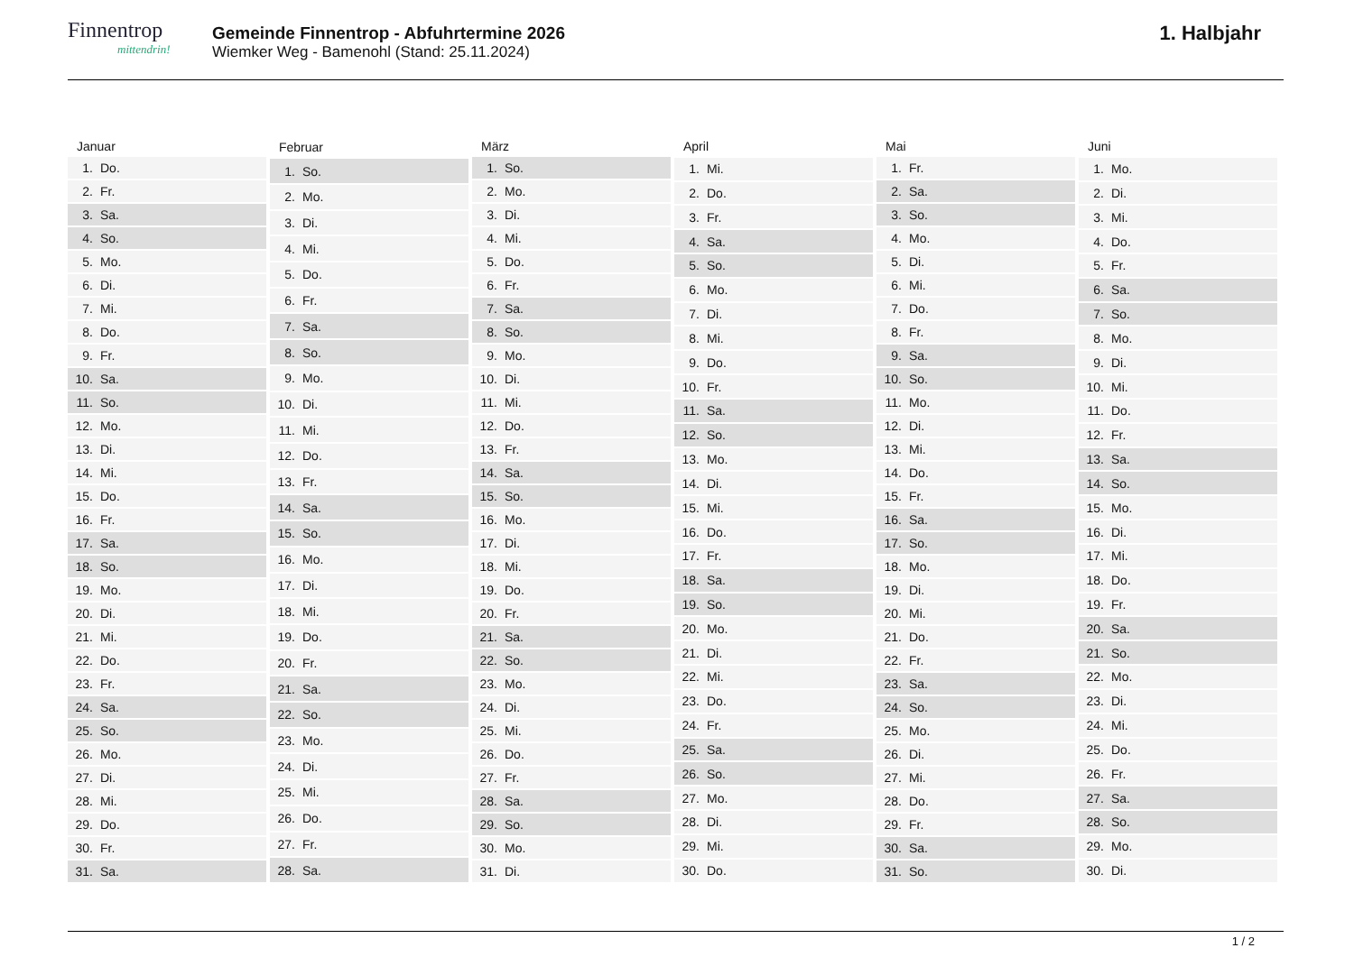Finnentrop
mittendrin!
Gemeinde Finnentrop - Abfuhrtermine 2026
Wiemker Weg - Bamenohl (Stand: 25.11.2024)
1. Halbjahr
| Januar | |
| --- | --- |
| 1. | Do. |
| 2. | Fr. |
| 3. | Sa. |
| 4. | So. |
| 5. | Mo. |
| 6. | Di. |
| 7. | Mi. |
| 8. | Do. |
| 9. | Fr. |
| 10. | Sa. |
| 11. | So. |
| 12. | Mo. |
| 13. | Di. |
| 14. | Mi. |
| 15. | Do. |
| 16. | Fr. |
| 17. | Sa. |
| 18. | So. |
| 19. | Mo. |
| 20. | Di. |
| 21. | Mi. |
| 22. | Do. |
| 23. | Fr. |
| 24. | Sa. |
| 25. | So. |
| 26. | Mo. |
| 27. | Di. |
| 28. | Mi. |
| 29. | Do. |
| 30. | Fr. |
| 31. | Sa. |
| Februar | |
| --- | --- |
| 1. | So. |
| 2. | Mo. |
| 3. | Di. |
| 4. | Mi. |
| 5. | Do. |
| 6. | Fr. |
| 7. | Sa. |
| 8. | So. |
| 9. | Mo. |
| 10. | Di. |
| 11. | Mi. |
| 12. | Do. |
| 13. | Fr. |
| 14. | Sa. |
| 15. | So. |
| 16. | Mo. |
| 17. | Di. |
| 18. | Mi. |
| 19. | Do. |
| 20. | Fr. |
| 21. | Sa. |
| 22. | So. |
| 23. | Mo. |
| 24. | Di. |
| 25. | Mi. |
| 26. | Do. |
| 27. | Fr. |
| 28. | Sa. |
| März | |
| --- | --- |
| 1. | So. |
| 2. | Mo. |
| 3. | Di. |
| 4. | Mi. |
| 5. | Do. |
| 6. | Fr. |
| 7. | Sa. |
| 8. | So. |
| 9. | Mo. |
| 10. | Di. |
| 11. | Mi. |
| 12. | Do. |
| 13. | Fr. |
| 14. | Sa. |
| 15. | So. |
| 16. | Mo. |
| 17. | Di. |
| 18. | Mi. |
| 19. | Do. |
| 20. | Fr. |
| 21. | Sa. |
| 22. | So. |
| 23. | Mo. |
| 24. | Di. |
| 25. | Mi. |
| 26. | Do. |
| 27. | Fr. |
| 28. | Sa. |
| 29. | So. |
| 30. | Mo. |
| 31. | Di. |
| April | |
| --- | --- |
| 1. | Mi. |
| 2. | Do. |
| 3. | Fr. |
| 4. | Sa. |
| 5. | So. |
| 6. | Mo. |
| 7. | Di. |
| 8. | Mi. |
| 9. | Do. |
| 10. | Fr. |
| 11. | Sa. |
| 12. | So. |
| 13. | Mo. |
| 14. | Di. |
| 15. | Mi. |
| 16. | Do. |
| 17. | Fr. |
| 18. | Sa. |
| 19. | So. |
| 20. | Mo. |
| 21. | Di. |
| 22. | Mi. |
| 23. | Do. |
| 24. | Fr. |
| 25. | Sa. |
| 26. | So. |
| 27. | Mo. |
| 28. | Di. |
| 29. | Mi. |
| 30. | Do. |
| Mai | |
| --- | --- |
| 1. | Fr. |
| 2. | Sa. |
| 3. | So. |
| 4. | Mo. |
| 5. | Di. |
| 6. | Mi. |
| 7. | Do. |
| 8. | Fr. |
| 9. | Sa. |
| 10. | So. |
| 11. | Mo. |
| 12. | Di. |
| 13. | Mi. |
| 14. | Do. |
| 15. | Fr. |
| 16. | Sa. |
| 17. | So. |
| 18. | Mo. |
| 19. | Di. |
| 20. | Mi. |
| 21. | Do. |
| 22. | Fr. |
| 23. | Sa. |
| 24. | So. |
| 25. | Mo. |
| 26. | Di. |
| 27. | Mi. |
| 28. | Do. |
| 29. | Fr. |
| 30. | Sa. |
| 31. | So. |
| Juni | |
| --- | --- |
| 1. | Mo. |
| 2. | Di. |
| 3. | Mi. |
| 4. | Do. |
| 5. | Fr. |
| 6. | Sa. |
| 7. | So. |
| 8. | Mo. |
| 9. | Di. |
| 10. | Mi. |
| 11. | Do. |
| 12. | Fr. |
| 13. | Sa. |
| 14. | So. |
| 15. | Mo. |
| 16. | Di. |
| 17. | Mi. |
| 18. | Do. |
| 19. | Fr. |
| 20. | Sa. |
| 21. | So. |
| 22. | Mo. |
| 23. | Di. |
| 24. | Mi. |
| 25. | Do. |
| 26. | Fr. |
| 27. | Sa. |
| 28. | So. |
| 29. | Mo. |
| 30. | Di. |
1 / 2